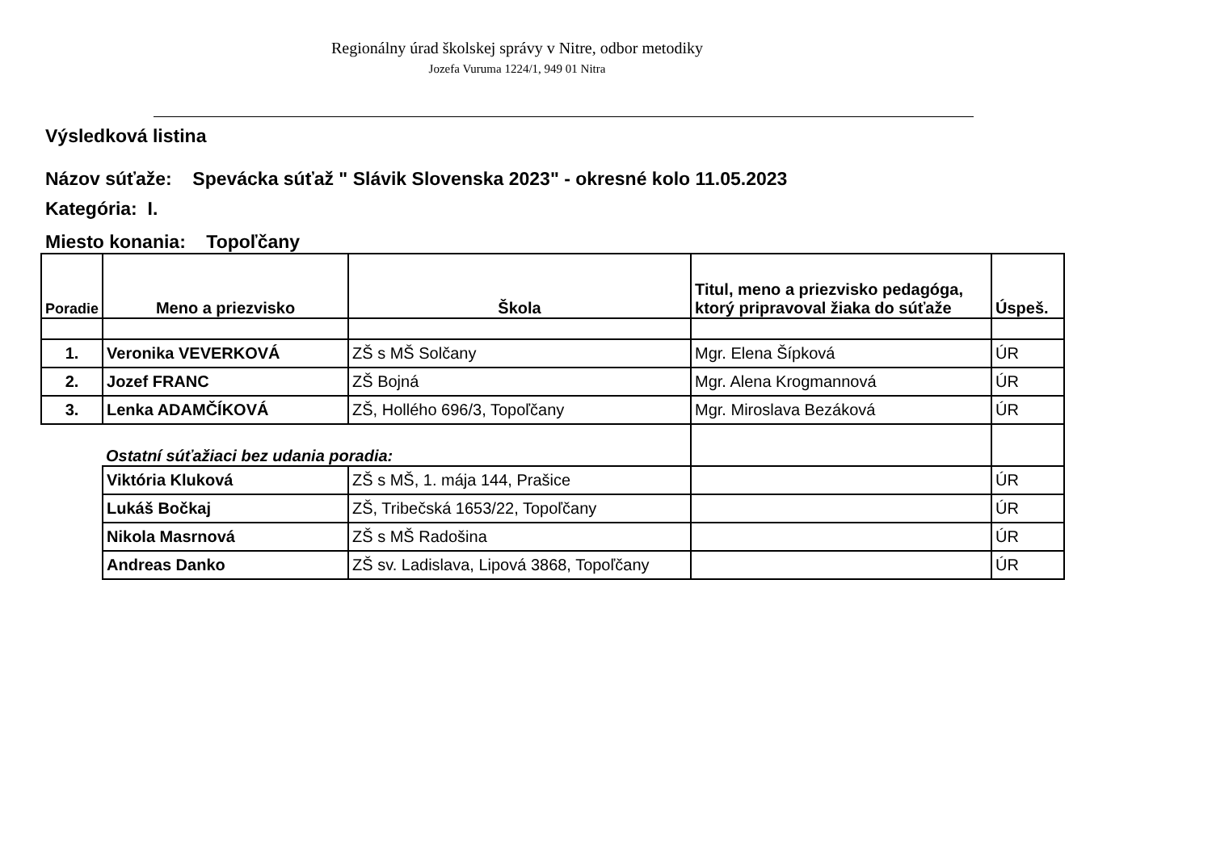Regionálny úrad školskej správy v Nitre, odbor metodiky
Jozefa Vuruma 1224/1, 949 01 Nitra
Výsledková listina
Názov súťaže: Spevácka súťaž " Slávik Slovenska 2023" - okresné kolo 11.05.2023
Kategória: I.
Miesto konania: Topoľčany
| Poradie | Meno a priezvisko | Škola | Titul, meno a priezvisko pedagóga, ktorý pripravoval žiaka do súťaže | Úspeš. |
| --- | --- | --- | --- | --- |
| 1. | Veronika VEVERKOVÁ | ZŠ s MŠ Solčany | Mgr. Elena Šípková | ÚR |
| 2. | Jozef FRANC | ZŠ Bojná | Mgr. Alena Krogmannová | ÚR |
| 3. | Lenka ADAMČÍKOVÁ | ZŠ, Hollého 696/3, Topoľčany | Mgr. Miroslava Bezáková | ÚR |
| | Ostatní súťažiaci bez udania poradia: | | | |
| | Viktória Kluková | ZŠ s MŠ, 1. mája 144, Prašice | | ÚR |
| | Lukáš Bočkaj | ZŠ, Tribečská 1653/22, Topoľčany | | ÚR |
| | Nikola Masrnová | ZŠ s MŠ Radošina | | ÚR |
| | Andreas Danko | ZŠ sv. Ladislava, Lipová 3868, Topoľčany | | ÚR |